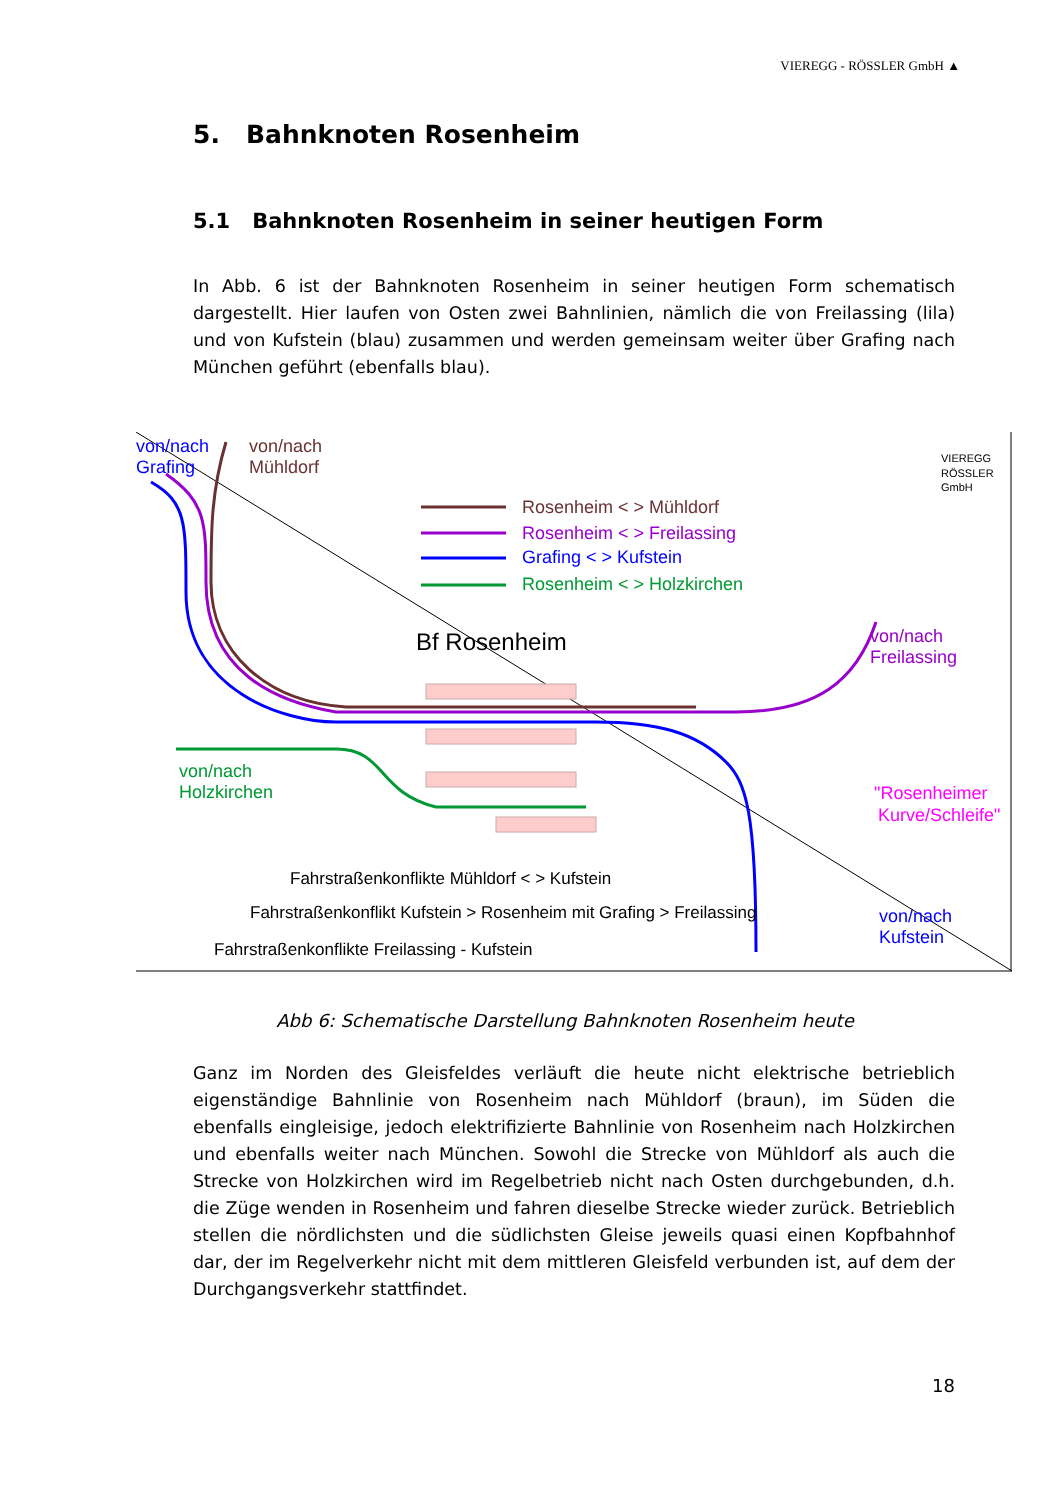VIEREGG - RÖSSLER GmbH ▲
5. Bahnknoten Rosenheim
5.1 Bahnknoten Rosenheim in seiner heutigen Form
In Abb. 6 ist der Bahnknoten Rosenheim in seiner heutigen Form schematisch dargestellt. Hier laufen von Osten zwei Bahnlinien, nämlich die von Freilassing (lila) und von Kufstein (blau) zusammen und werden gemeinsam weiter über Grafing nach München geführt (ebenfalls blau).
von/nach
Grafing
von/nach
Mühldorf
VIEREGG
RÖSSLER
GmbH
Rosenheim < > Mühldorf
Rosenheim < > Freilassing
Grafing < > Kufstein
Rosenheim < > Holzkirchen
Bf Rosenheim
von/nach
Freilassing
von/nach
Holzkirchen
"Rosenheimer
Kurve/Schleife"
von/nach
Kufstein
Fahrstraßenkonflikte Mühldorf < > Kufstein
Fahrstraßenkonflikt Kufstein > Rosenheim mit Grafing > Freilassing
Fahrstraßenkonflikte Freilassing - Kufstein
Abb 6: Schematische Darstellung Bahnknoten Rosenheim heute
Ganz im Norden des Gleisfeldes verläuft die heute nicht elektrische betrieblich eigenständige Bahnlinie von Rosenheim nach Mühldorf (braun), im Süden die ebenfalls eingleisige, jedoch elektrifizierte Bahnlinie von Rosenheim nach Holzkirchen und ebenfalls weiter nach München. Sowohl die Strecke von Mühldorf als auch die Strecke von Holzkirchen wird im Regelbetrieb nicht nach Osten durchgebunden, d.h. die Züge wenden in Rosenheim und fahren dieselbe Strecke wieder zurück. Betrieblich stellen die nördlichsten und die südlichsten Gleise jeweils quasi einen Kopfbahnhof dar, der im Regelverkehr nicht mit dem mittleren Gleisfeld verbunden ist, auf dem der Durchgangsverkehr stattfindet.
18